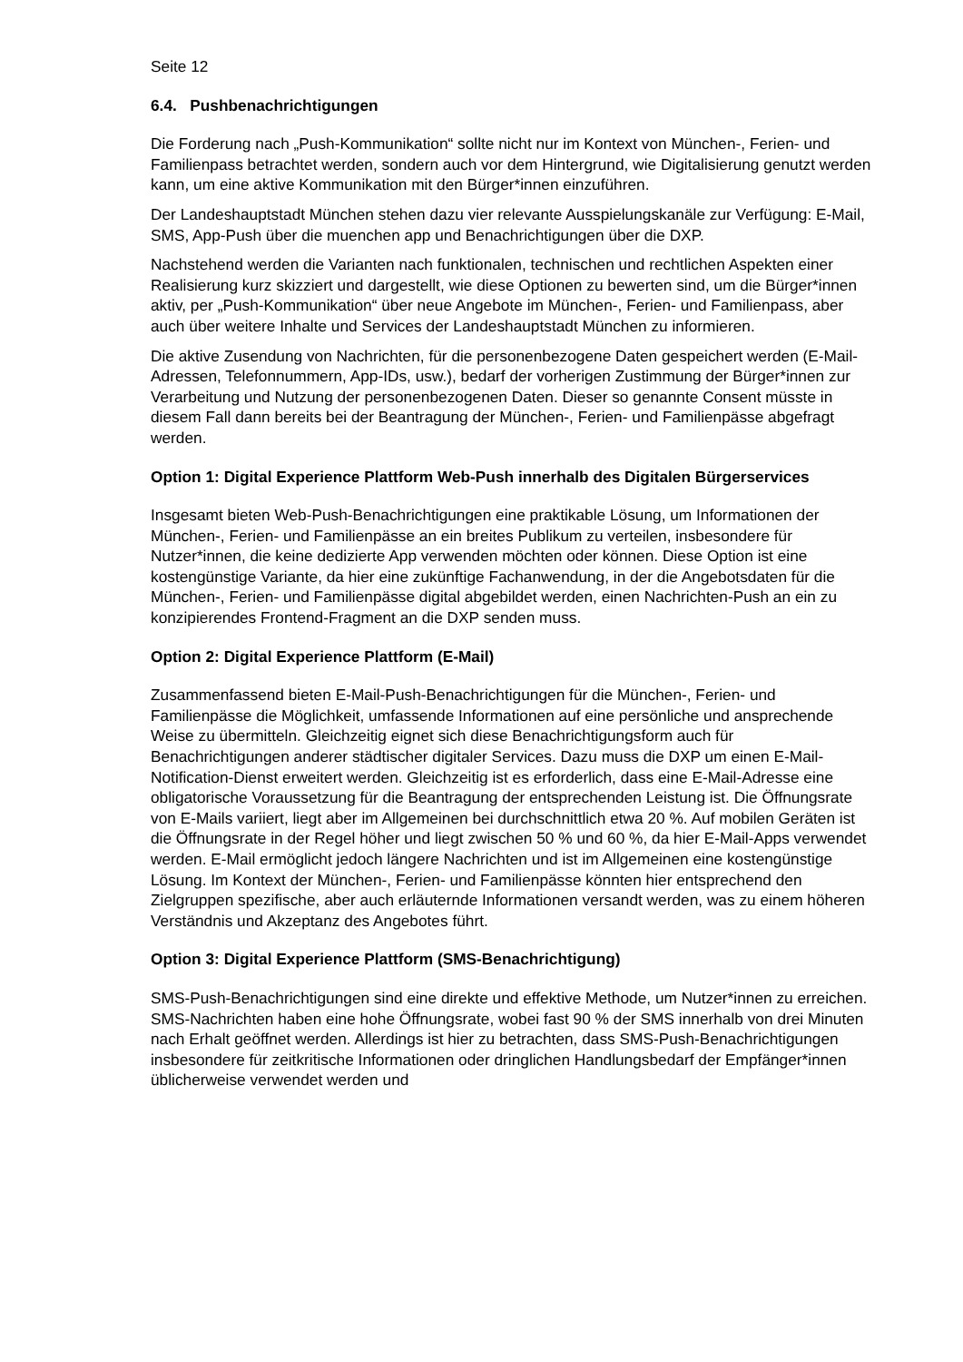Seite 12
6.4. Pushbenachrichtigungen
Die Forderung nach „Push-Kommunikation“ sollte nicht nur im Kontext von München-, Ferien- und Familienpass betrachtet werden, sondern auch vor dem Hintergrund, wie Digitalisierung genutzt werden kann, um eine aktive Kommunikation mit den Bürger*innen einzuführen.
Der Landeshauptstadt München stehen dazu vier relevante Ausspielungskanäle zur Verfügung: E-Mail, SMS, App-Push über die muenchen app und Benachrichtigungen über die DXP.
Nachstehend werden die Varianten nach funktionalen, technischen und rechtlichen Aspekten einer Realisierung kurz skizziert und dargestellt, wie diese Optionen zu bewerten sind, um die Bürger*innen aktiv, per „Push-Kommunikation“ über neue Angebote im München-, Ferien- und Familienpass, aber auch über weitere Inhalte und Services der Landeshauptstadt München zu informieren.
Die aktive Zusendung von Nachrichten, für die personenbezogene Daten gespeichert werden (E-Mail-Adressen, Telefonnummern, App-IDs, usw.), bedarf der vorherigen Zustimmung der Bürger*innen zur Verarbeitung und Nutzung der personenbezogenen Daten. Dieser so genannte Consent müsste in diesem Fall dann bereits bei der Beantragung der München-, Ferien- und Familienpässe abgefragt werden.
Option 1: Digital Experience Plattform Web-Push innerhalb des Digitalen Bürgerservices
Insgesamt bieten Web-Push-Benachrichtigungen eine praktikable Lösung, um Informationen der München-, Ferien- und Familienpässe an ein breites Publikum zu verteilen, insbesondere für Nutzer*innen, die keine dedizierte App verwenden möchten oder können. Diese Option ist eine kostengünstige Variante, da hier eine zukünftige Fachanwendung, in der die Angebotsdaten für die München-, Ferien- und Familienpässe digital abgebildet werden, einen Nachrichten-Push an ein zu konzipierendes Frontend-Fragment an die DXP senden muss.
Option 2: Digital Experience Plattform (E-Mail)
Zusammenfassend bieten E-Mail-Push-Benachrichtigungen für die München-, Ferien- und Familienpässe die Möglichkeit, umfassende Informationen auf eine persönliche und ansprechende Weise zu übermitteln. Gleichzeitig eignet sich diese Benachrichtigungsform auch für Benachrichtigungen anderer städtischer digitaler Services. Dazu muss die DXP um einen E-Mail-Notification-Dienst erweitert werden. Gleichzeitig ist es erforderlich, dass eine E-Mail-Adresse eine obligatorische Voraussetzung für die Beantragung der entsprechenden Leistung ist. Die Öffnungsrate von E-Mails variiert, liegt aber im Allgemeinen bei durchschnittlich etwa 20 %. Auf mobilen Geräten ist die Öffnungsrate in der Regel höher und liegt zwischen 50 % und 60 %, da hier E-Mail-Apps verwendet werden. E-Mail ermöglicht jedoch längere Nachrichten und ist im Allgemeinen eine kostengünstige Lösung. Im Kontext der München-, Ferien- und Familienpässe könnten hier entsprechend den Zielgruppen spezifische, aber auch erläuternde Informationen versandt werden, was zu einem höheren Verständnis und Akzeptanz des Angebotes führt.
Option 3: Digital Experience Plattform (SMS-Benachrichtigung)
SMS-Push-Benachrichtigungen sind eine direkte und effektive Methode, um Nutzer*innen zu erreichen. SMS-Nachrichten haben eine hohe Öffnungsrate, wobei fast 90 % der SMS innerhalb von drei Minuten nach Erhalt geöffnet werden. Allerdings ist hier zu betrachten, dass SMS-Push-Benachrichtigungen insbesondere für zeitkritische Informationen oder dringlichen Handlungsbedarf der Empfänger*innen üblicherweise verwendet werden und